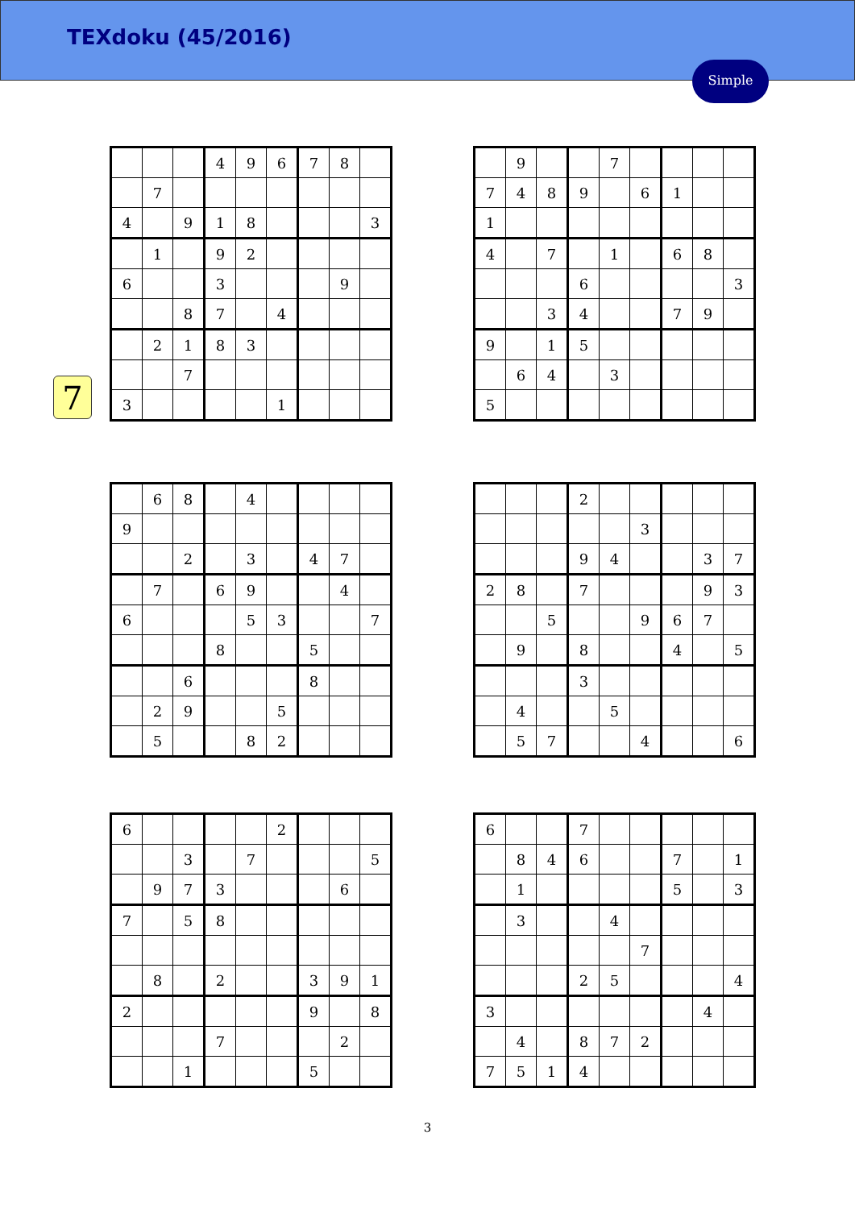TEXdoku (45/2016)
Simple
7
| | | | 4 | 9 | 6 | 7 | 8 | |
| | 7 | | | | | | | |
| 4 | | 9 | 1 | 8 | | | | 3 |
| | 1 | | 9 | 2 | | | | |
| 6 | | | 3 | | | | 9 | |
| | | 8 | 7 | | 4 | | | |
| | 2 | 1 | 8 | 3 | | | | |
| | | 7 | | | | | | |
| 3 | | | | | 1 | | | |
| | 9 | | | 7 | | | | |
| 7 | 4 | 8 | 9 | | 6 | 1 | | |
| 1 | | | | | | | | |
| 4 | | 7 | | 1 | | 6 | 8 | |
| | | | 6 | | | | | 3 |
| | | 3 | 4 | | | 7 | 9 | |
| 9 | | 1 | 5 | | | | | |
| | 6 | 4 | | 3 | | | | |
| 5 | | | | | | | | |
| | 6 | 8 | | 4 | | | | |
| 9 | | | | | | | | |
| | | 2 | | 3 | | 4 | 7 | |
| | 7 | | 6 | 9 | | | 4 | |
| 6 | | | | 5 | 3 | | | 7 |
| | | | 8 | | | 5 | | |
| | | 6 | | | | 8 | | |
| | 2 | 9 | | | 5 | | | |
| | 5 | | | 8 | 2 | | | |
| | | | 2 | | | | | |
| | | | | | 3 | | | |
| | | | 9 | 4 | | | 3 | 7 |
| 2 | 8 | | 7 | | | | 9 | 3 |
| | | 5 | | | 9 | 6 | 7 | |
| | 9 | | 8 | | | 4 | | 5 |
| | | | 3 | | | | | |
| | 4 | | | 5 | | | | |
| | 5 | 7 | | | 4 | | | 6 |
| 6 | | | | | 2 | | | |
| | | 3 | | 7 | | | | 5 |
| | 9 | 7 | 3 | | | | 6 | |
| 7 | | 5 | 8 | | | | | |
| | 8 | | 2 | | | 3 | 9 | 1 |
| 2 | | | | | | 9 | | 8 |
| | | | 7 | | | | 2 | |
| | | 1 | | | | 5 | | |
| 6 | | | 7 | | | | | |
| | 8 | 4 | 6 | | | 7 | | 1 |
| | 1 | | | | | 5 | | 3 |
| | 3 | | | 4 | | | | |
| | | | | | 7 | | | |
| | | | 2 | 5 | | | | 4 |
| 3 | | | | | | | 4 | |
| | 4 | | 8 | 7 | 2 | | | |
| 7 | 5 | 1 | 4 | | | | | |
3